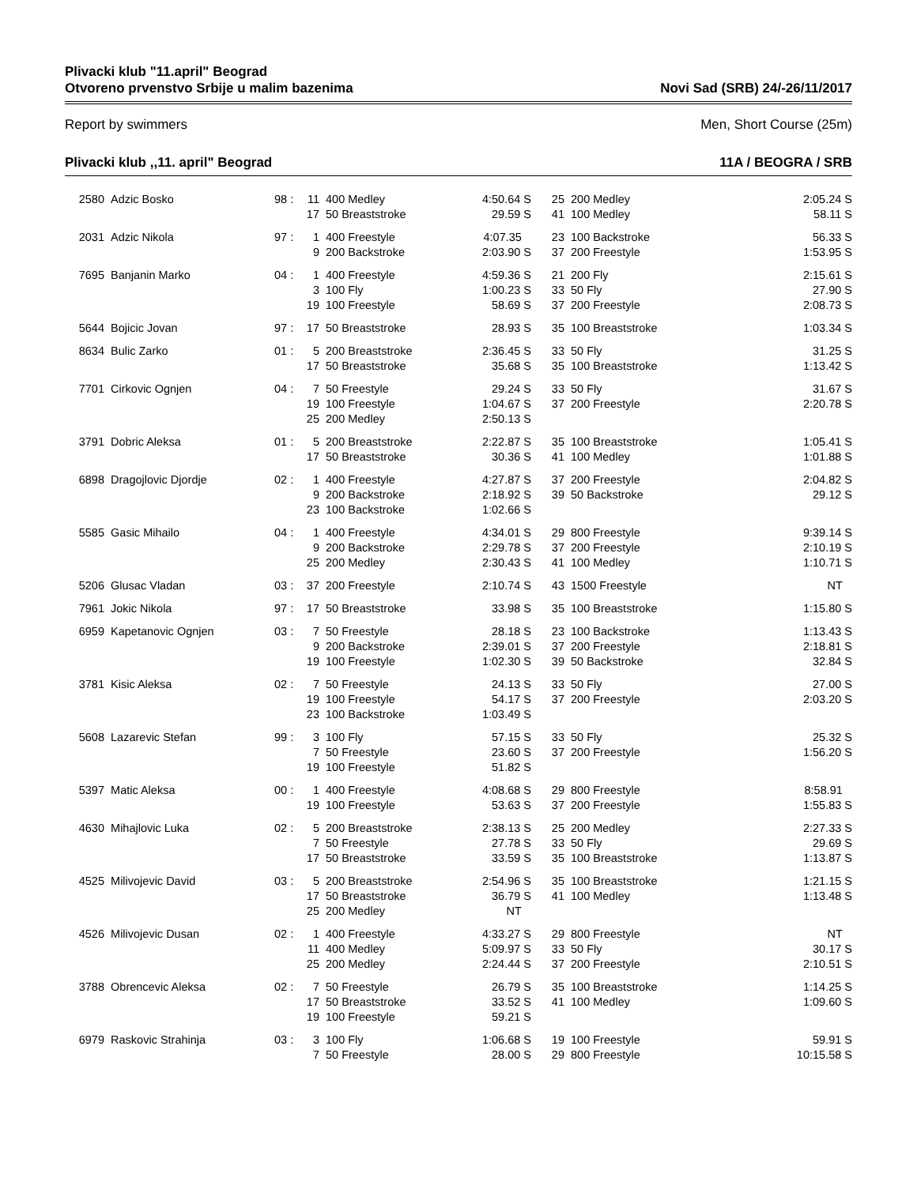Plivacki klub "11.april" Beograd
Otvoreno prvenstvo Srbije u malim bazenima
Novi Sad (SRB) 24/-26/11/2017
Report by swimmers Men, Short Course (25m)
Plivacki klub ,,11. april" Beograd
11A / BEOGRA / SRB
| 2580 | Adzic Bosko | 98 : | 11 | 400 Medley | 4:50.64 S | 25 | 200 Medley | 2:05.24 S |
| | | | 17 | 50 Breaststroke | 29.59 S | 41 | 100 Medley | 58.11 S |
| 2031 | Adzic Nikola | 97 : | 1 | 400 Freestyle | 4:07.35 | 23 | 100 Backstroke | 56.33 S |
| | | | 9 | 200 Backstroke | 2:03.90 S | 37 | 200 Freestyle | 1:53.95 S |
| 7695 | Banjanin Marko | 04 : | 1 | 400 Freestyle | 4:59.36 S | 21 | 200 Fly | 2:15.61 S |
| | | | 3 | 100 Fly | 1:00.23 S | 33 | 50 Fly | 27.90 S |
| | | | 19 | 100 Freestyle | 58.69 S | 37 | 200 Freestyle | 2:08.73 S |
| 5644 | Bojicic Jovan | 97 : | 17 | 50 Breaststroke | 28.93 S | 35 | 100 Breaststroke | 1:03.34 S |
| 8634 | Bulic Zarko | 01 : | 5 | 200 Breaststroke | 2:36.45 S | 33 | 50 Fly | 31.25 S |
| | | | 17 | 50 Breaststroke | 35.68 S | 35 | 100 Breaststroke | 1:13.42 S |
| 7701 | Cirkovic Ognjen | 04 : | 7 | 50 Freestyle | 29.24 S | 33 | 50 Fly | 31.67 S |
| | | | 19 | 100 Freestyle | 1:04.67 S | 37 | 200 Freestyle | 2:20.78 S |
| | | | 25 | 200 Medley | 2:50.13 S | | | |
| 3791 | Dobric Aleksa | 01 : | 5 | 200 Breaststroke | 2:22.87 S | 35 | 100 Breaststroke | 1:05.41 S |
| | | | 17 | 50 Breaststroke | 30.36 S | 41 | 100 Medley | 1:01.88 S |
| 6898 | Dragojlovic Djordje | 02 : | 1 | 400 Freestyle | 4:27.87 S | 37 | 200 Freestyle | 2:04.82 S |
| | | | 9 | 200 Backstroke | 2:18.92 S | 39 | 50 Backstroke | 29.12 S |
| | | | 23 | 100 Backstroke | 1:02.66 S | | | |
| 5585 | Gasic Mihailo | 04 : | 1 | 400 Freestyle | 4:34.01 S | 29 | 800 Freestyle | 9:39.14 S |
| | | | 9 | 200 Backstroke | 2:29.78 S | 37 | 200 Freestyle | 2:10.19 S |
| | | | 25 | 200 Medley | 2:30.43 S | 41 | 100 Medley | 1:10.71 S |
| 5206 | Glusac Vladan | 03 : | 37 | 200 Freestyle | 2:10.74 S | 43 | 1500 Freestyle | NT |
| 7961 | Jokic Nikola | 97 : | 17 | 50 Breaststroke | 33.98 S | 35 | 100 Breaststroke | 1:15.80 S |
| 6959 | Kapetanovic Ognjen | 03 : | 7 | 50 Freestyle | 28.18 S | 23 | 100 Backstroke | 1:13.43 S |
| | | | 9 | 200 Backstroke | 2:39.01 S | 37 | 200 Freestyle | 2:18.81 S |
| | | | 19 | 100 Freestyle | 1:02.30 S | 39 | 50 Backstroke | 32.84 S |
| 3781 | Kisic Aleksa | 02 : | 7 | 50 Freestyle | 24.13 S | 33 | 50 Fly | 27.00 S |
| | | | 19 | 100 Freestyle | 54.17 S | 37 | 200 Freestyle | 2:03.20 S |
| | | | 23 | 100 Backstroke | 1:03.49 S | | | |
| 5608 | Lazarevic Stefan | 99 : | 3 | 100 Fly | 57.15 S | 33 | 50 Fly | 25.32 S |
| | | | 7 | 50 Freestyle | 23.60 S | 37 | 200 Freestyle | 1:56.20 S |
| | | | 19 | 100 Freestyle | 51.82 S | | | |
| 5397 | Matic Aleksa | 00 : | 1 | 400 Freestyle | 4:08.68 S | 29 | 800 Freestyle | 8:58.91 |
| | | | 19 | 100 Freestyle | 53.63 S | 37 | 200 Freestyle | 1:55.83 S |
| 4630 | Mihajlovic Luka | 02 : | 5 | 200 Breaststroke | 2:38.13 S | 25 | 200 Medley | 2:27.33 S |
| | | | 7 | 50 Freestyle | 27.78 S | 33 | 50 Fly | 29.69 S |
| | | | 17 | 50 Breaststroke | 33.59 S | 35 | 100 Breaststroke | 1:13.87 S |
| 4525 | Milivojevic David | 03 : | 5 | 200 Breaststroke | 2:54.96 S | 35 | 100 Breaststroke | 1:21.15 S |
| | | | 17 | 50 Breaststroke | 36.79 S | 41 | 100 Medley | 1:13.48 S |
| | | | 25 | 200 Medley | NT | | | |
| 4526 | Milivojevic Dusan | 02 : | 1 | 400 Freestyle | 4:33.27 S | 29 | 800 Freestyle | NT |
| | | | 11 | 400 Medley | 5:09.97 S | 33 | 50 Fly | 30.17 S |
| | | | 25 | 200 Medley | 2:24.44 S | 37 | 200 Freestyle | 2:10.51 S |
| 3788 | Obrencevic Aleksa | 02 : | 7 | 50 Freestyle | 26.79 S | 35 | 100 Breaststroke | 1:14.25 S |
| | | | 17 | 50 Breaststroke | 33.52 S | 41 | 100 Medley | 1:09.60 S |
| | | | 19 | 100 Freestyle | 59.21 S | | | |
| 6979 | Raskovic Strahinja | 03 : | 3 | 100 Fly | 1:06.68 S | 19 | 100 Freestyle | 59.91 S |
| | | | 7 | 50 Freestyle | 28.00 S | 29 | 800 Freestyle | 10:15.58 S |